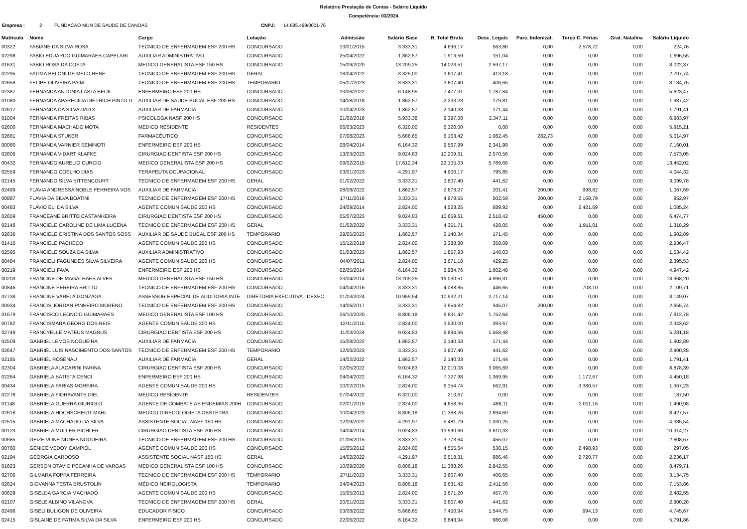Relatório Prestação de Contas - Salário Líquido
Competência: 03/2024
Empresa : 2 FUNDACAO MUN DE SAUDE DE CANOAS CNPJ: 14.885.499/0001-76
| Matricula | Nome | Cargo | Lotação | Admissão | Salário Base | R. Total Bruta | Desc. Legais | Parc. Indenizat. | Terço C. Férias | Grat. Natalina | Salário Líquido |
| --- | --- | --- | --- | --- | --- | --- | --- | --- | --- | --- | --- |
| 00322 | FABIANE DA SILVA ROSA | TECNICO DE ENFERMAGEM ESF 200 HS | CONCURSADO | 13/01/2015 | 3.333,31 | 4.696,17 | 563,86 | 0,00 | 2.578,72 | 0,00 | 224,76 |
| 02298 | FABIO EDUARDO GUIMARAES CAPELARI | AUXILIAR ADMINISTRATIVO | CONCURSADO | 25/04/2022 | 1.862,57 | 1.913,59 | 151,04 | 0,00 | 0,00 | 0,00 | 1.696,55 |
| 01631 | FABIO ROSA DA COSTA | MEDICO GENERALISTA ESF 150 HS | CONCURSADO | 15/09/2020 | 13.209,25 | 14.023,51 | 2.597,17 | 0,00 | 0,00 | 0,00 | 8.022,37 |
| 02295 | FATIMA BELONI DE MELO RENÉ | TECNICO DE ENFERMAGEM ESF 200 HS | GERAL | 18/04/2022 | 3.325,00 | 3.607,41 | 413,18 | 0,00 | 0,00 | 0,00 | 2.707,74 |
| 02658 | FELIPE OLIVEIRA PAIM | TECNICO DE ENFERMAGEM ESF 200 HS | TEMPORARIO | 05/07/2023 | 3.333,31 | 3.607,40 | 406,65 | 0,00 | 0,00 | 0,00 | 3.134,75 |
| 02387 | FERNANDA ANTONIA LASTA BECK | ENFERMEIRO ESF 200 HS | CONCURSADO | 13/06/2022 | 6.148,95 | 7.477,31 | 1.787,84 | 0,00 | 0,00 | 0,00 | 5.623,47 |
| 01080 | FERNANDA APARECIDA DIETRICH PINTO D | AUXILIAR DE SAUDE BUCAL ESF 200 HS | CONCURSADO | 14/08/2018 | 1.862,57 | 2.233,23 | 179,81 | 0,00 | 0,00 | 0,00 | 1.987,42 |
| 02617 | FERNANDA DA SILVA DAITX | AUXILIAR DE FARMACIA | CONCURSADO | 10/04/2023 | 1.862,57 | 2.140,33 | 171,44 | 0,00 | 0,00 | 0,00 | 1.791,41 |
| 01004 | FERNANDA FREITAS RIBAS | PSICOLOGA NASF 200 HS | CONCURSADO | 21/02/2018 | 5.933,38 | 9.397,08 | 2.347,11 | 0,00 | 0,00 | 0,00 | 6.983,97 |
| 02600 | FERNANDA MACHADO MOTA | MEDICO RESIDENTE | RESIDENTES | 06/03/2023 | 6.320,00 | 6.320,00 | 0,00 | 0,00 | 0,00 | 0,00 | 5.915,21 |
| 02681 | FERNANDA STUKER | FARMACÊUTICO | CONCURSADO | 07/08/2023 | 5.668,65 | 6.163,42 | 1.082,45 | 282,73 | 0,00 | 0,00 | 5.014,97 |
| 00080 | FERNANDA VARNIER SEMINOTI | ENFERMEIRO ESF 200 HS | CONCURSADO | 08/04/2014 | 6.164,32 | 9.567,99 | 2.341,98 | 0,00 | 0,00 | 0,00 | 7.160,01 |
| 02606 | FERNANDA VIDART KLAFKE | CIRURGIAO DENTISTA ESF 200 HS | CONCURSADO | 13/03/2023 | 9.024,83 | 10.209,61 | 2.570,56 | 0,00 | 0,00 | 0,00 | 7.573,05 |
| 00432 | FERNANDO AURELIO CURCIO | MEDICO GENERALISTA ESF 200 HS | CONCURSADO | 09/02/2015 | 17.612,34 | 22.105,03 | 5.789,66 | 0,00 | 0,00 | 0,00 | 13.452,02 |
| 02559 | FERNANDO COELHO DIAS | TERAPEUTA OCUPACIONAL | CONCURSADO | 03/01/2023 | 4.291,97 | 4.906,17 | 795,85 | 0,00 | 0,00 | 0,00 | 4.044,32 |
| 02145 | FERNANDO SILVA BITTENCOURT | TECNICO DE ENFERMAGEM ESF 200 HS | GERAL | 01/02/2022 | 3.333,31 | 3.607,40 | 441,62 | 0,00 | 0,00 | 0,00 | 3.099,78 |
| 02499 | FLAVIA ANDRESSA NOBLE FERREIRA VOS | AUXILIAR DE FARMACIA | CONCURSADO | 08/08/2022 | 1.862,57 | 2.673,27 | 201,41 | 200,00 | 998,82 | 0,00 | 1.067,69 |
| 00887 | FLAVIA DA SILVA BOATINI | TECNICO DE ENFERMAGEM ESF 200 HS | CONCURSADO | 17/11/2016 | 3.333,31 | 4.978,55 | 502,59 | 200,00 | 2.168,79 | 0,00 | 952,97 |
| 00483 | FLAVIO ELI DA SILVA | AGENTE COMUN SAUDE 200 HS | CONCURSADO | 24/09/2014 | 2.824,00 | 4.523,25 | 689,92 | 0,00 | 2.421,69 | 0,00 | 1.085,24 |
| 02659 | FRANCEANE BRITTO CASTANHEIRA | CIRURGIAO DENTISTA ESF 200 HS | CONCURSADO | 05/07/2023 | 9.024,83 | 10.659,61 | 2.518,42 | 450,00 | 0,00 | 0,00 | 6.474,77 |
| 02146 | FRANCIELE CAROLINE DE LIMA LUCENA | TECNICO DE ENFERMAGEM ESF 200 HS | GERAL | 01/02/2022 | 3.333,31 | 4.351,71 | 428,05 | 0,00 | 1.911,01 | 0,00 | 1.318,29 |
| 02636 | FRANCIELE CRISTINA DOS SANTOS SOSS | AUXILIAR DE SAUDE BUCAL ESF 200 HS | TEMPORARIO | 29/05/2023 | 1.862,57 | 2.140,34 | 171,45 | 0,00 | 0,00 | 0,00 | 1.902,89 |
| 01410 | FRANCIELE PACHECO | AGENTE COMUN SAUDE 200 HS | CONCURSADO | 16/12/2019 | 2.824,00 | 3.388,80 | 358,09 | 0,00 | 0,00 | 0,00 | 2.936,47 |
| 02595 | FRANCIELE SOUZA DA SILVA | AUXILIAR ADMINISTRATIVO | CONCURSADO | 01/03/2023 | 1.862,57 | 1.857,93 | 146,03 | 0,00 | 0,00 | 0,00 | 1.534,42 |
| 00484 | FRANCIELI FAGUNDES SILVA SILVEIRA | AGENTE COMUN SAUDE 200 HS | CONCURSADO | 04/07/2011 | 2.824,00 | 3.671,18 | 429,25 | 0,00 | 0,00 | 0,00 | 2.395,53 |
| 00219 | FRANCIELI FAVA | ENFERMEIRO ESF 200 HS | CONCURSADO | 02/05/2014 | 6.164,32 | 6.984,76 | 1.602,40 | 0,00 | 0,00 | 0,00 | 4.947,42 |
| 00203 | FRANCINE DE MAGALHAES ALVES | MEDICO GENERALISTA ESF 150 HS | CONCURSADO | 23/04/2014 | 13.209,25 | 19.030,51 | 4.996,31 | 0,00 | 0,00 | 0,00 | 13.968,20 |
| 00846 | FRANCINE PEREIRA BRITTO | TECNICO DE ENFERMAGEM ESF 200 HS | CONCURSADO | 04/04/2016 | 3.333,31 | 4.088,85 | 446,65 | 0,00 | 708,10 | 0,00 | 2.109,71 |
| 02738 | FRANCINE VARELA GONZAGA | ASSESSOR ESPECIAL DE AUDITORIA INTE | DIRETORIA EXECUTIVA - DEXEC | 01/03/2024 | 10.959,54 | 10.932,21 | 2.717,14 | 0,00 | 0,00 | 0,00 | 8.149,07 |
| 00934 | FRANCIS JORDAN PINHEIRO MORENO | TECNICO DE ENFERMAGEM ESF 200 HS | CONCURSADO | 14/06/2017 | 3.333,31 | 3.954,82 | 345,07 | 200,00 | 0,00 | 0,00 | 2.655,74 |
| 01679 | FRANCISCO LEONCIO GUIMARAES | MEDICO GENERALISTA ESF 100 HS | CONCURSADO | 26/10/2020 | 8.806,18 | 9.631,42 | 1.752,64 | 0,00 | 0,00 | 0,00 | 7.812,78 |
| 00782 | FRANCISMARA GEORG DOS REIS | AGENTE COMUN SAUDE 200 HS | CONCURSADO | 12/11/2015 | 2.824,00 | 3.530,00 | 393,67 | 0,00 | 0,00 | 0,00 | 2.343,62 |
| 02749 | FRANCYELLE MATEUS MAGNUS | CIRURGIAO DENTISTA ESF 200 HS | CONCURSADO | 11/03/2024 | 9.024,83 | 6.894,66 | 1.568,48 | 0,00 | 0,00 | 0,00 | 5.281,18 |
| 02509 | GABRIEL LEMOS NOGUEIRA | AUXILIAR DE FARMACIA | CONCURSADO | 15/08/2022 | 1.862,57 | 2.140,33 | 171,44 | 0,00 | 0,00 | 0,00 | 1.902,89 |
| 02647 | GABRIEL LUIS NASCIMENTO DOS SANTOS | TECNICO DE ENFERMAGEM ESF 200 HS | TEMPORARIO | 12/06/2023 | 3.333,31 | 3.607,40 | 441,62 | 0,00 | 0,00 | 0,00 | 2.900,28 |
| 02185 | GABRIEL ROSENAU | AUXILIAR DE FARMACIA | GERAL | 14/02/2022 | 1.862,57 | 2.140,33 | 171,44 | 0,00 | 0,00 | 0,00 | 1.791,41 |
| 02304 | GABRIELA ALACARINI FARINA | CIRURGIAO DENTISTA ESF 200 HS | CONCURSADO | 02/05/2022 | 9.024,83 | 12.010,08 | 3.065,69 | 0,00 | 0,00 | 0,00 | 8.878,39 |
| 02264 | GABRIELA BATISTA CENCI | ENFERMEIRO ESF 200 HS | CONCURSADO | 04/04/2022 | 6.164,32 | 7.127,98 | 1.369,95 | 0,00 | 1.172,67 | 0,00 | 4.450,18 |
| 00434 | GABRIELA FARIAS MOREIRA | AGENTE COMUN SAUDE 200 HS | CONCURSADO | 10/02/2015 | 2.824,00 | 6.154,74 | 562,91 | 0,00 | 3.380,57 | 0,00 | 1.367,23 |
| 02278 | GABRIELA FIORAVANTE DIEL | MEDICO RESIDENTE | RESIDENTES | 07/04/2022 | 6.320,00 | 210,67 | 0,00 | 0,00 | 0,00 | 0,00 | 187,50 |
| 01148 | GABRIELA GUERRA GIURIOLO | AGENTE DE COMBATE AS ENDEMIAS 200H | CONCURSADO | 02/01/2019 | 2.824,00 | 4.658,35 | 486,11 | 0,00 | 2.011,16 | 0,00 | 1.490,98 |
| 02616 | GABRIELA HOCHSCHEIDT MAHL | MEDICO GINECOLOGISTA OBSTETRA | CONCURSADO | 10/04/2023 | 8.806,18 | 11.388,26 | 2.894,69 | 0,00 | 0,00 | 0,00 | 8.427,57 |
| 02515 | GABRIELA MACHADO DA SILVA | ASSISTENTE SOCIAL NASF 150 HS | CONCURSADO | 12/09/2022 | 4.291,97 | 5.481,79 | 1.030,25 | 0,00 | 0,00 | 0,00 | 4.385,54 |
| 00123 | GABRIELA MULLER PICHLER | CIRURGIAO DENTISTA ESF 200 HS | CONCURSADO | 14/04/2014 | 9.024,83 | 13.990,60 | 3.610,33 | 0,00 | 0,00 | 0,00 | 10.314,27 |
| 00685 | GEIZE VONE NUNES NOGUEIRA | TECNICO DE ENFERMAGEM ESF 200 HS | CONCURSADO | 01/06/2015 | 3.333,31 | 3.773,64 | 455,07 | 0,00 | 0,00 | 0,00 | 2.608,67 |
| 00760 | GENICE VEDOY CAMPIOL | AGENTE COMUN SAUDE 200 HS | CONCURSADO | 15/05/2012 | 2.824,00 | 4.555,64 | 530,15 | 0,00 | 2.498,93 | 0,00 | 297,05 |
| 02194 | GEORGIA CARDOSO | ASSISTENTE SOCIAL NASF 150 HS | GERAL | 14/02/2022 | 4.291,97 | 6.518,31 | 886,46 | 0,00 | 2.720,77 | 0,00 | 2.236,17 |
| 01623 | GERSON OTAVIO PECANHA DE VARGAS | MEDICO GENERALISTA ESF 100 HS | CONCURSADO | 10/09/2020 | 8.806,18 | 11.388,26 | 2.842,55 | 0,00 | 0,00 | 0,00 | 8.479,71 |
| 02706 | GILMARA FOPPA FERREIRA | TECNICO DE ENFERMAGEM ESF 200 HS | TEMPORARIO | 27/11/2023 | 3.333,31 | 3.607,40 | 406,65 | 0,00 | 0,00 | 0,00 | 3.134,75 |
| 02624 | GIOVANNA TESTA BRUSTOLIN | MÉDICO NEIROLOGISTA | TEMPORARIO | 24/04/2023 | 8.806,18 | 9.631,42 | 2.411,56 | 0,00 | 0,00 | 0,00 | 7.153,86 |
| 00629 | GISELDA GARCIA MACHADO | AGENTE COMUN SAUDE 200 HS | CONCURSADO | 15/05/2012 | 2.824,00 | 3.671,20 | 457,70 | 0,00 | 0,00 | 0,00 | 2.482,55 |
| 02107 | GISELE ALBINO VILANOVA | TECNICO DE ENFERMAGEM ESF 200 HS | GERAL | 20/01/2022 | 3.333,31 | 3.607,40 | 441,62 | 0,00 | 0,00 | 0,00 | 2.900,28 |
| 02496 | GISELI BULIGON DE OLIVEIRA | EDUCADOR FISICO | CONCURSADO | 03/08/2022 | 5.668,65 | 7.450,94 | 1.544,75 | 0,00 | 994,13 | 0,00 | 4.745,67 |
| 02415 | GISLAINE DE FATIMA SILVA DA SILVA | ENFERMEIRO ESF 200 HS | CONCURSADO | 22/06/2022 | 6.164,32 | 6.843,94 | 986,08 | 0,00 | 0,00 | 0,00 | 5.791,86 |